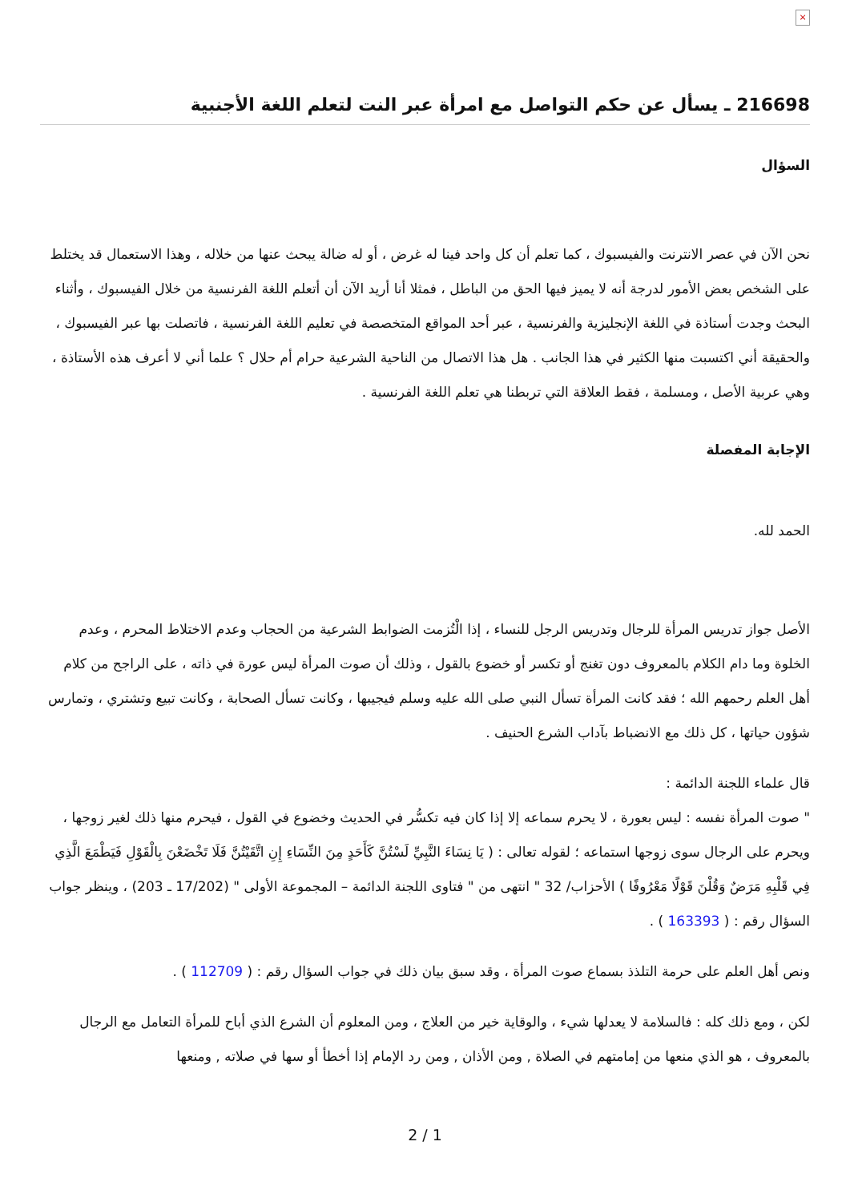×
216698 ـ يسأل عن حكم التواصل مع امرأة عبر النت لتعلم اللغة الأجنبية
السؤال
نحن الآن في عصر الانترنت والفيسبوك ، كما تعلم أن كل واحد فينا له غرض ، أو له ضالة يبحث عنها من خلاله ، وهذا الاستعمال قد يختلط على الشخص بعض الأمور لدرجة أنه لا يميز فيها الحق من الباطل ، فمثلا أنا أريد الآن أن أتعلم اللغة الفرنسية من خلال الفيسبوك ، وأثناء البحث وجدت أستاذة في اللغة الإنجليزية والفرنسية ، عبر أحد المواقع المتخصصة في تعليم اللغة الفرنسية ، فاتصلت بها عبر الفيسبوك ، والحقيقة أني اكتسبت منها الكثير في هذا الجانب . هل هذا الاتصال من الناحية الشرعية حرام أم حلال ؟ علما أني لا أعرف هذه الأستاذة ، وهي عربية الأصل ، ومسلمة ، فقط العلاقة التي تربطنا هي تعلم اللغة الفرنسية .
الإجابة المفصلة
الحمد لله.
الأصل جواز تدريس المرأة للرجال وتدريس الرجل للنساء ، إذا الْتُزمت الضوابط الشرعية من الحجاب وعدم الاختلاط المحرم ، وعدم الخلوة وما دام الكلام بالمعروف دون تغنج أو تكسر أو خضوع بالقول ، وذلك أن صوت المرأة ليس عورة في ذاته ، على الراجح من كلام أهل العلم رحمهم الله ؛ فقد كانت المرأة تسأل النبي صلى الله عليه وسلم فيجيبها ، وكانت تسأل الصحابة ، وكانت تبيع وتشتري ، وتمارس شؤون حياتها ، كل ذلك مع الانضباط بآداب الشرع الحنيف .
قال علماء اللجنة الدائمة :
" صوت المرأة نفسه : ليس بعورة ، لا يحرم سماعه إلا إذا كان فيه تكسُّر في الحديث وخضوع في القول ، فيحرم منها ذلك لغير زوجها ، ويحرم على الرجال سوى زوجها استماعه ؛ لقوله تعالى : ( يَا نِسَاءَ النَّبِيِّ لَسْتُنَّ كَأَحَدٍ مِنَ النِّسَاءِ إِنِ اتَّقَيْتُنَّ فَلَا تَخْضَعْنَ بِالْقَوْلِ فَيَطْمَعَ الَّذِي فِي قَلْبِهِ مَرَضٌ وَقُلْنَ قَوْلًا مَعْرُوفًا ) الأحزاب/ 32 " انتهى من " فتاوى اللجنة الدائمة – المجموعة الأولى " (17/202 ـ 203) ، وينظر جواب السؤال رقم : ( 163393 ) .
ونص أهل العلم على حرمة التلذذ بسماع صوت المرأة ، وقد سبق بيان ذلك في جواب السؤال رقم : ( 112709 ) .
لكن ، ومع ذلك كله : فالسلامة لا يعدلها شيء ، والوقاية خير من العلاج ، ومن المعلوم أن الشرع الذي أباح للمرأة التعامل مع الرجال بالمعروف ، هو الذي منعها من إمامتهم في الصلاة , ومن الأذان , ومن رد الإمام إذا أخطأ أو سها في صلاته , ومنعها
2 / 1